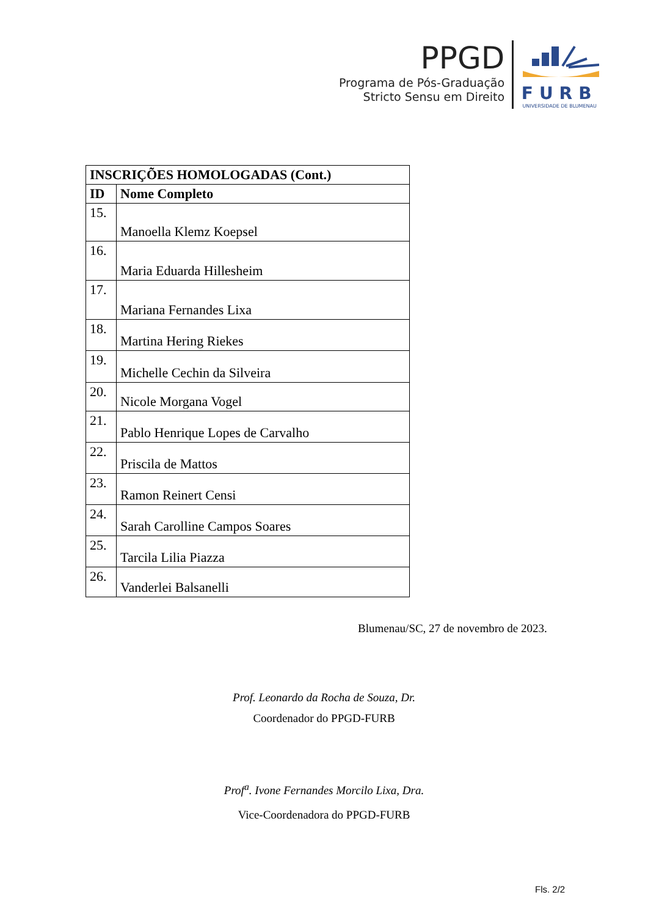PPGD
Programa de Pós-Graduação
Stricto Sensu em Direito
FURB
UNIVERSIDADE DE BLUMENAU
| INSCRIÇÕES HOMOLOGADAS (Cont.) | |
| --- | --- |
| ID | Nome Completo |
| 15. | Manoella Klemz Koepsel |
| 16. | Maria Eduarda Hillesheim |
| 17. | Mariana Fernandes Lixa |
| 18. | Martina Hering Riekes |
| 19. | Michelle Cechin da Silveira |
| 20. | Nicole Morgana Vogel |
| 21. | Pablo Henrique Lopes de Carvalho |
| 22. | Priscila de Mattos |
| 23. | Ramon Reinert Censi |
| 24. | Sarah Carolline Campos Soares |
| 25. | Tarcila Lilia Piazza |
| 26. | Vanderlei Balsanelli |
Blumenau/SC, 27 de novembro de 2023.
Prof. Leonardo da Rocha de Souza, Dr.
Coordenador do PPGD-FURB
Prof<sup>a</sup>. Ivone Fernandes Morcilo Lixa, Dra.
Vice-Coordenadora do PPGD-FURB
Fls. 2/2